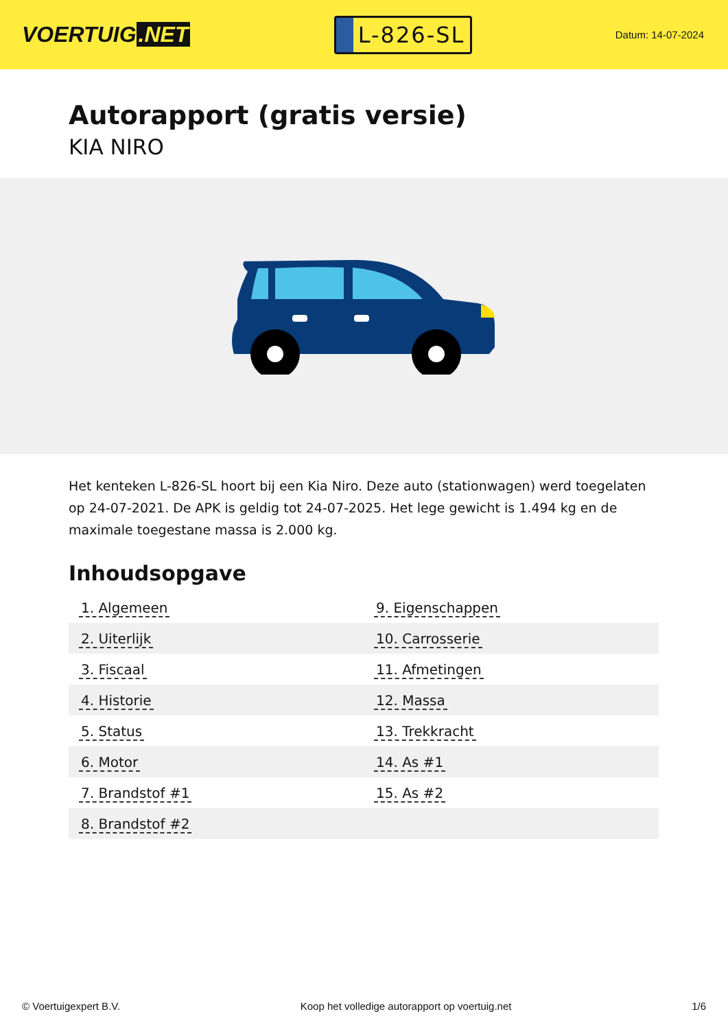VOERTUIG.NET
L-826-SL
Datum: 14-07-2024
Autorapport (gratis versie)
KIA NIRO
Het kenteken L-826-SL hoort bij een Kia Niro. Deze auto (stationwagen) werd toegelaten op 24-07-2021. De APK is geldig tot 24-07-2025. Het lege gewicht is 1.494 kg en de maximale toegestane massa is 2.000 kg.
Inhoudsopgave
| 1. Algemeen | 9. Eigenschappen |
| 2. Uiterlijk | 10. Carrosserie |
| 3. Fiscaal | 11. Afmetingen |
| 4. Historie | 12. Massa |
| 5. Status | 13. Trekkracht |
| 6. Motor | 14. As #1 |
| 7. Brandstof #1 | 15. As #2 |
| 8. Brandstof #2 | |
© Voertuigexpert B.V. Koop het volledige autorapport op voertuig.net 1/6